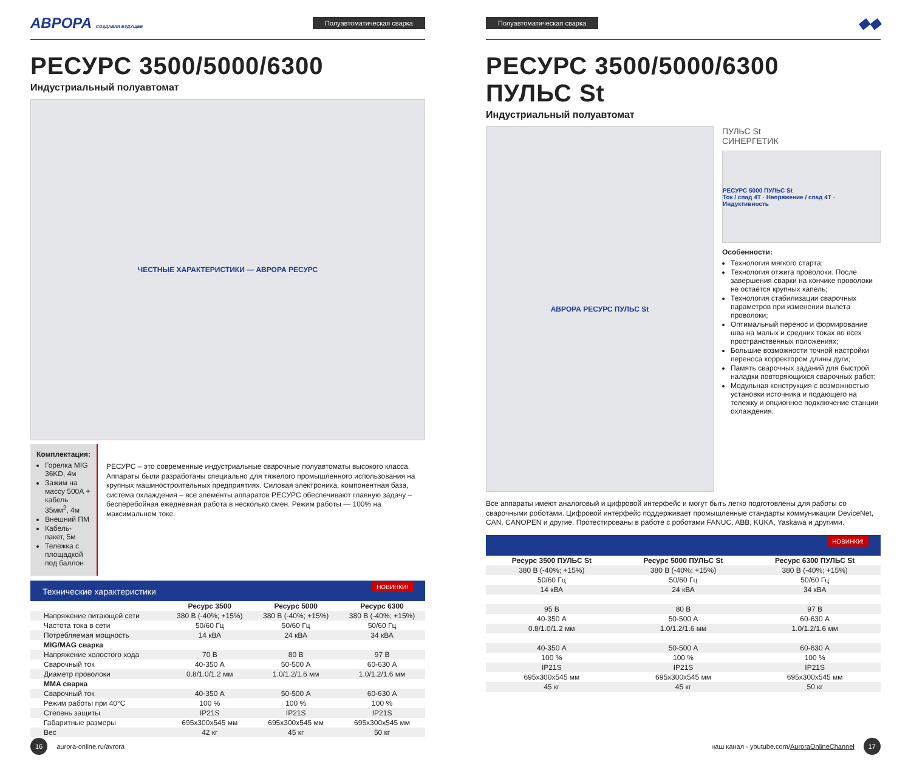АВРОРА СОЗДАВАЯ БУДУЩЕЕ Полуавтоматическая сварка
РЕСУРС 3500/5000/6300
Индустриальный полуавтомат
ЧЕСТНЫЕ ХАРАКТЕРИСТИКИ — АВРОРА РЕСУРС
Комплектация:
Горелка MIG 36KD, 4м
Зажим на массу 500А + кабель 35мм<sup>2</sup>, 4м
Внешний ПМ
Кабель-пакет, 5м
Тележка с площадкой под баллон
РЕСУРС – это современные индустриальные сварочные полуавтоматы высокого класса. Аппараты были разработаны специально для тяжелого промышленного использования на крупных машиностроительных предприятиях. Силовая электроника, компонентная база, система охлаждения – все элементы аппаратов РЕСУРС обеспечивают главную задачу – бесперебойная ежедневная работа в несколько смен. Режим работы — 100% на максимальном токе.
Технические характеристики НОВИНКИ!
| | Ресурс 3500 | Ресурс 5000 | Ресурс 6300 |
| --- | --- | --- | --- |
| Напряжение питающей сети | 380 В (-40%; +15%) | 380 В (-40%; +15%) | 380 В (-40%; +15%) |
| Частота тока в сети | 50/60 Гц | 50/60 Гц | 50/60 Гц |
| Потребляемая мощность | 14 кВА | 24 кВА | 34 кВА |
| MIG/MAG сварка | | | |
| Напряжение холостого хода | 70 В | 80 В | 97 В |
| Сварочный ток | 40-350 А | 50-500 А | 60-630 А |
| Диаметр проволоки | 0.8/1.0/1.2 мм | 1.0/1.2/1.6 мм | 1.0/1.2/1.6 мм |
| MMA сварка | | | |
| Сварочный ток | 40-350 А | 50-500 А | 60-630 А |
| Режим работы при 40°C | 100 % | 100 % | 100 % |
| Степень защиты | IP21S | IP21S | IP21S |
| Габаритные размеры | 695x300x545 мм | 695x300x545 мм | 695x300x545 мм |
| Вес | 42 кг | 45 кг | 50 кг |
16 aurora-online.ru/avrora
Полуавтоматическая сварка ◆◆
РЕСУРС 3500/5000/6300
ПУЛЬС St
Индустриальный полуавтомат
АВРОРА РЕСУРС ПУЛЬС St
ПУЛЬС St
СИНЕРГЕТИК
РЕСУРС 5000 ПУЛЬС St
Ток / спад 4Т · Напряжение / спад 4Т · Индуктивность
Особенности:
Технология мягкого старта;
Технология отжига проволоки. После завершения сварки на кончике проволоки не остаётся крупных капель;
Технология стабилизации сварочных параметров при изменении вылета проволоки;
Оптимальный перенос и формирование шва на малых и средних токах во всех пространственных положениях;
Большие возможности точной настройки переноса корректором длины дуги;
Память сварочных заданий для быстрой наладки повторяющихся сварочных работ;
Модульная конструкция с возможностью установки источника и подающего на тележку и опционное подключение станции охлаждения.
Все аппараты имеют аналоговый и цифровой интерфейс и могут быть легко подготовлены для работы со сварочными роботами. Цифровой интерфейс поддерживает промышленные стандарты коммуникации DeviceNet, CAN, CANOPEN и другие. Протестированы в работе с роботами FANUC, ABB, KUKA, Yaskawa и другими.
НОВИНКИ!
| Ресурс 3500 ПУЛЬС St | Ресурс 5000 ПУЛЬС St | Ресурс 6300 ПУЛЬС St |
| --- | --- | --- |
| 380 В (-40%; +15%) | 380 В (-40%; +15%) | 380 В (-40%; +15%) |
| 50/60 Гц | 50/60 Гц | 50/60 Гц |
| 14 кВА | 24 кВА | 34 кВА |
| 95 В | 80 В | 97 В |
| 40-350 А | 50-500 А | 60-630 А |
| 0.8/1.0/1.2 мм | 1.0/1.2/1.6 мм | 1.0/1.2/1.6 мм |
| 40-350 А | 50-500 А | 60-630 А |
| 100 % | 100 % | 100 % |
| IP21S | IP21S | IP21S |
| 695x300x545 мм | 695x300x545 мм | 695x300x545 мм |
| 45 кг | 45 кг | 50 кг |
наш канал - youtube.com/AuroraOnlineChannel 17